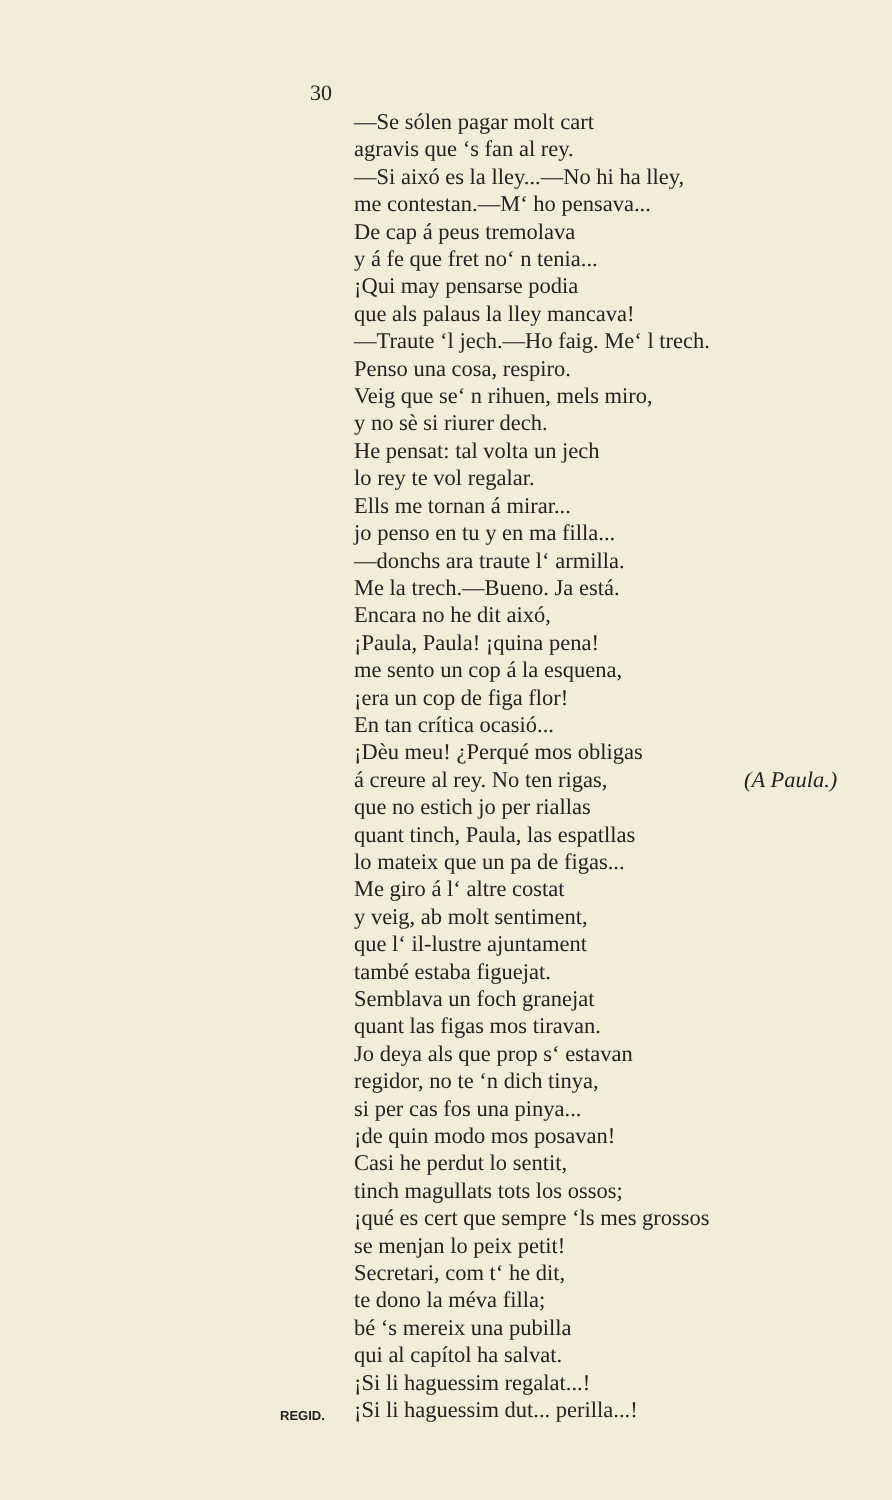30
—Se sólen pagar molt cart
agravis que ‘s fan al rey.
—Si aixó es la lley...—No hi ha lley,
me contestan.—M‘ ho pensava...
De cap á peus tremolava
y á fe que fret no‘ n tenia...
¡Qui may pensarse podia
que als palaus la lley mancava!
—Traute ‘l jech.—Ho faig. Me‘ l trech.
Penso una cosa, respiro.
Veig que se‘ n rihuen, mels miro,
y no sè si riurer dech.
He pensat: tal volta un jech
lo rey te vol regalar.
Ells me tornan á mirar...
jo penso en tu y en ma filla...
—donchs ara traute l‘ armilla.
Me la trech.—Bueno. Ja está.
Encara no he dit aixó,
¡Paula, Paula! ¡quina pena!
me sento un cop á la esquena,
¡era un cop de figa flor!
En tan crítica ocasió...
¡Dèu meu! ¿Perqué mos obligas
á creure al rey. No ten rigas, (A Paula.)
que no estich jo per riallas
quant tinch, Paula, las espatllas
lo mateix que un pa de figas...
Me giro á l‘ altre costat
y veig, ab molt sentiment,
que l‘ il-lustre ajuntament
també estaba figuejat.
Semblava un foch granejat
quant las figas mos tiravan.
Jo deya als que prop s‘ estavan
regidor, no te ‘n dich tinya,
si per cas fos una pinya...
¡de quin modo mos posavan!
Casi he perdut lo sentit,
tinch magullats tots los ossos;
¡qué es cert que sempre ‘ls mes grossos
se menjan lo peix petit!
Secretari, com t‘ he dit,
te dono la méva filla;
bé ‘s mereix una pubilla
qui al capítol ha salvat.
¡Si li haguessim regalat...!
REGID. ¡Si li haguessim dut... perilla...!